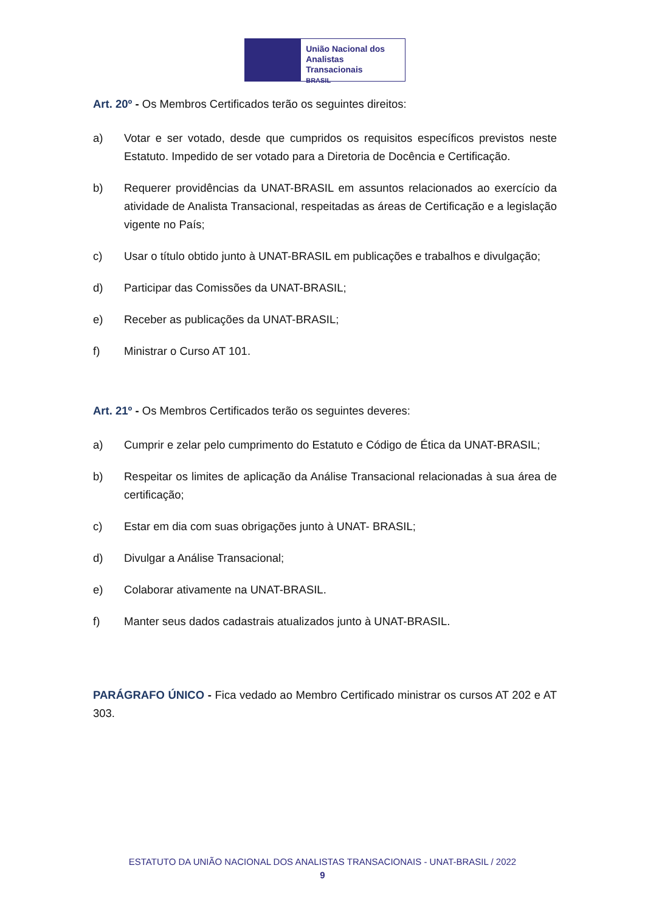União Nacional dos
Analistas Transacionais
BRASIL
Art. 20º - Os Membros Certificados terão os seguintes direitos:
a) Votar e ser votado, desde que cumpridos os requisitos específicos previstos neste Estatuto. Impedido de ser votado para a Diretoria de Docência e Certificação.
b) Requerer providências da UNAT-BRASIL em assuntos relacionados ao exercício da atividade de Analista Transacional, respeitadas as áreas de Certificação e a legislação vigente no País;
c) Usar o título obtido junto à UNAT-BRASIL em publicações e trabalhos e divulgação;
d) Participar das Comissões da UNAT-BRASIL;
e) Receber as publicações da UNAT-BRASIL;
f) Ministrar o Curso AT 101.
Art. 21º - Os Membros Certificados terão os seguintes deveres:
a) Cumprir e zelar pelo cumprimento do Estatuto e Código de Ética da UNAT-BRASIL;
b) Respeitar os limites de aplicação da Análise Transacional relacionadas à sua área de certificação;
c) Estar em dia com suas obrigações junto à UNAT- BRASIL;
d) Divulgar a Análise Transacional;
e) Colaborar ativamente na UNAT-BRASIL.
f) Manter seus dados cadastrais atualizados junto à UNAT-BRASIL.
PARÁGRAFO ÚNICO - Fica vedado ao Membro Certificado ministrar os cursos AT 202 e AT 303.
ESTATUTO DA UNIÃO NACIONAL DOS ANALISTAS TRANSACIONAIS - UNAT-BRASIL / 2022
9